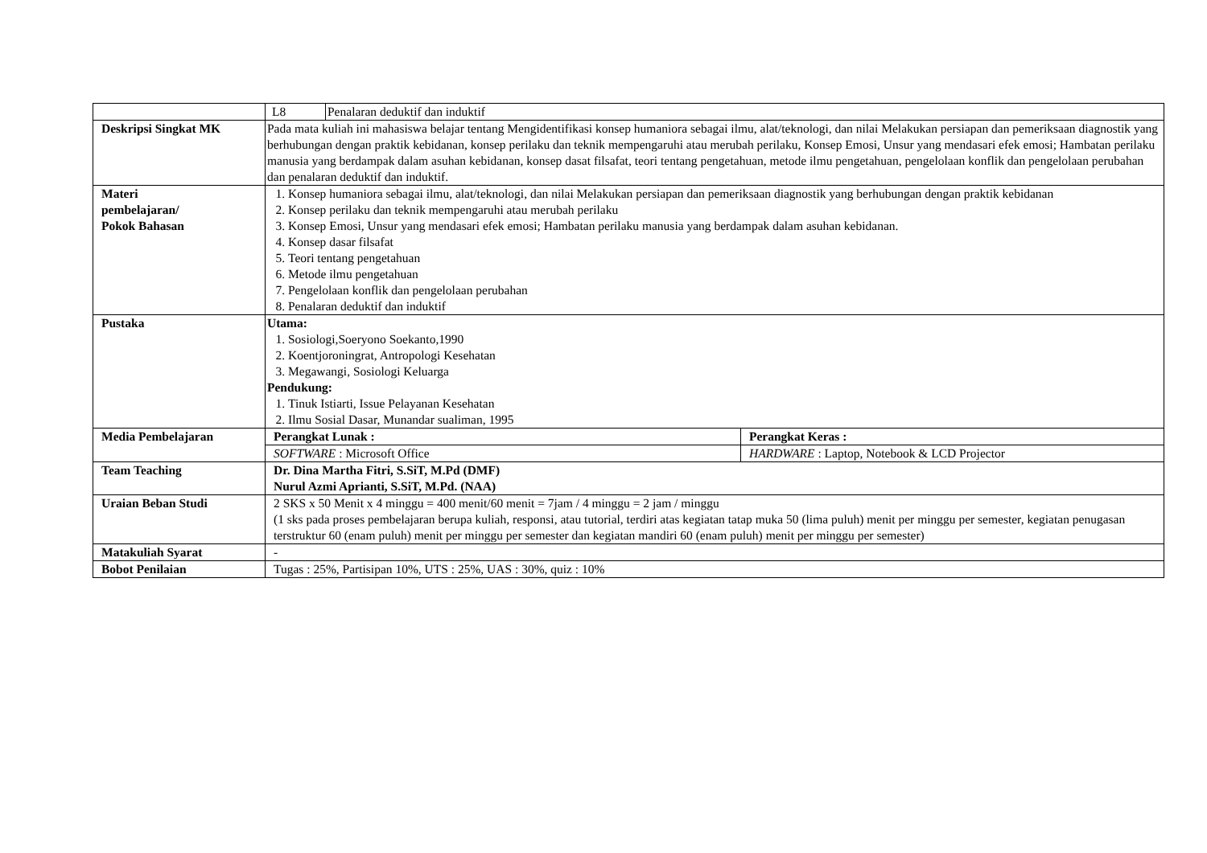| | / L8 / Penalaran deduktif dan induktif / | |
| Deskripsi Singkat MK | Pada mata kuliah ini mahasiswa belajar tentang Mengidentifikasi konsep humaniora sebagai ilmu, alat/teknologi, dan nilai Melakukan persiapan dan pemeriksaan diagnostik yang berhubungan dengan praktik kebidanan, konsep perilaku dan teknik mempengaruhi atau merubah perilaku, Konsep Emosi, Unsur yang mendasari efek emosi; Hambatan perilaku manusia yang berdampak dalam asuhan kebidanan, konsep dasat filsafat, teori tentang pengetahuan, metode ilmu pengetahuan, pengelolaan konflik dan pengelolaan perubahan dan penalaran deduktif dan induktif. | |
| Materi pembelajaran/ Pokok Bahasan | 1. Konsep humaniora sebagai ilmu, alat/teknologi, dan nilai Melakukan persiapan dan pemeriksaan diagnostik yang berhubungan dengan praktik kebidanan 2. Konsep perilaku dan teknik mempengaruhi atau merubah perilaku 3. Konsep Emosi, Unsur yang mendasari efek emosi; Hambatan perilaku manusia yang berdampak dalam asuhan kebidanan. 4. Konsep dasar filsafat 5. Teori tentang pengetahuan 6. Metode ilmu pengetahuan 7. Pengelolaan konflik dan pengelolaan perubahan 8. Penalaran deduktif dan induktif | |
| Pustaka | Utama: 1. Sosiologi,Soeryono Soekanto,1990 2. Koentjoroningrat, Antropologi Kesehatan 3. Megawangi, Sosiologi Keluarga Pendukung: 1. Tinuk Istiarti, Issue Pelayanan Kesehatan 2. Ilmu Sosial Dasar, Munandar sualiman, 1995 | |
| Media Pembelajaran | Perangkat Lunak : | Perangkat Keras : |
| | SOFTWARE : Microsoft Office | HARDWARE : Laptop, Notebook & LCD Projector |
| Team Teaching | Dr. Dina Martha Fitri, S.SiT, M.Pd (DMF) Nurul Azmi Aprianti, S.SiT, M.Pd. (NAA) | |
| Uraian Beban Studi | 2 SKS x 50 Menit x 4 minggu = 400 menit/60 menit = 7jam / 4 minggu = 2 jam / minggu (1 sks pada proses pembelajaran berupa kuliah, responsi, atau tutorial, terdiri atas kegiatan tatap muka 50 (lima puluh) menit per minggu per semester, kegiatan penugasan terstruktur 60 (enam puluh) menit per minggu per semester dan kegiatan mandiri 60 (enam puluh) menit per minggu per semester) | |
| Matakuliah Syarat | - | |
| Bobot Penilaian | Tugas : 25%, Partisipan 10%, UTS : 25%, UAS : 30%, quiz : 10% | |